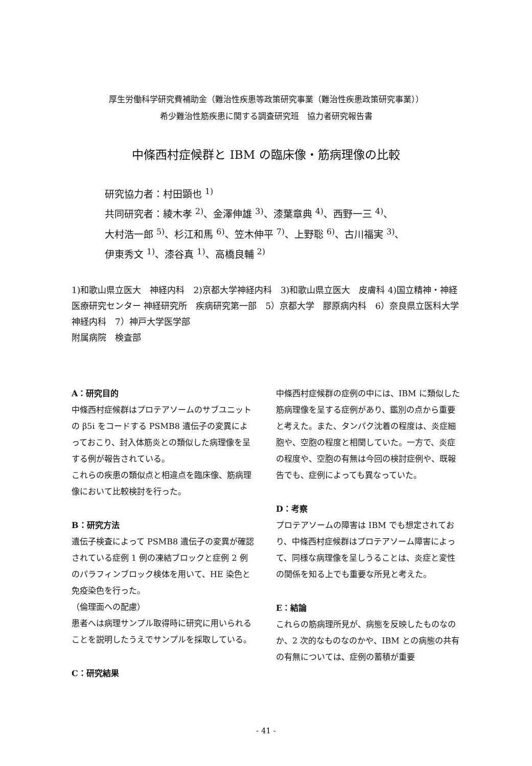厚生労働科学研究費補助金（難治性疾患等政策研究事業（難治性疾患政策研究事業））
希少難治性筋疾患に関する調査研究班　協力者研究報告書
中條西村症候群と IBM の臨床像・筋病理像の比較
研究協力者：村田顕也 <sup>1)</sup>
共同研究者：綾木孝 <sup>2)</sup>、金澤伸雄 <sup>3)</sup>、漆葉章典 <sup>4)</sup>、西野一三 <sup>4)</sup>、
大村浩一郎 <sup>5)</sup>、杉江和馬 <sup>6)</sup>、笠木伸平 <sup>7)</sup>、上野聡 <sup>6)</sup>、古川福実 <sup>3)</sup>、
伊東秀文 <sup>1)</sup>、漆谷真 <sup>1)</sup>、高橋良輔 <sup>2)</sup>
1)和歌山県立医大　神経内科　2)京都大学神経内科　3)和歌山県立医大　皮膚科 4)国立精神・神経医療研究センター 神経研究所　疾病研究第一部　5）京都大学　膠原病内科　6）奈良県立医科大学 神経内科　7）神戸大学医学部
附属病院　検査部
A：研究目的
中條西村症候群はプロテアソームのサブユニットの β5i をコードする PSMB8 遺伝子の変異によっておこり、封入体筋炎との類似した病理像を呈する例が報告されている。
これらの疾患の類似点と相違点を臨床像、筋病理像において比較検討を行った。
B：研究方法
遺伝子検査によって PSMB8 遺伝子の変異が確認されている症例 1 例の凍結ブロックと症例 2 例のパラフィンブロック検体を用いて、HE 染色と免疫染色を行った。
（倫理面への配慮）
患者へは病理サンプル取得時に研究に用いられることを説明したうえでサンプルを採取している。
C：研究結果
中條西村症候群の症例の中には、IBM に類似した筋病理像を呈する症例があり、鑑別の点から重要と考えた。また、タンパク沈着の程度は、炎症細胞や、空胞の程度と相関していた。一方で、炎症の程度や、空胞の有無は今回の検討症例や、既報告でも、症例によっても異なっていた。
D：考察
プロテアソームの障害は IBM でも想定されており、中條西村症候群はプロテアソーム障害によって、同様な病理像を呈しうることは、炎症と変性の関係を知る上でも重要な所見と考えた。
E：結論
これらの筋病理所見が、病態を反映したものなのか、2 次的なものなのかや、IBM との病態の共有の有無については、症例の蓄積が重要
- 41 -